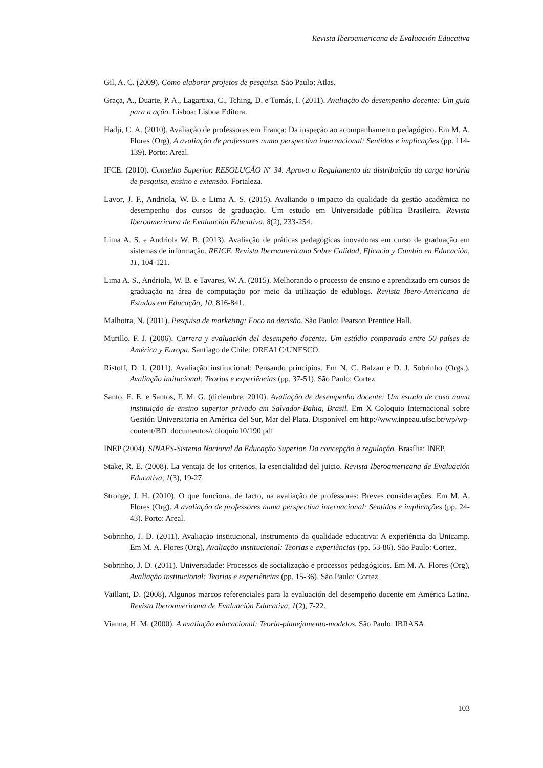Revista Iberoamericana de Evaluación Educativa
Gil, A. C. (2009). Como elaborar projetos de pesquisa. São Paulo: Atlas.
Graça, A., Duarte, P. A., Lagartixa, C., Tching, D. e Tomás, I. (2011). Avaliação do desempenho docente: Um guia para a ação. Lisboa: Lisboa Editora.
Hadji, C. A. (2010). Avaliação de professores em França: Da inspeção ao acompanhamento pedagógico. Em M. A. Flores (Org), A avaliação de professores numa perspectiva internacional: Sentidos e implicações (pp. 114-139). Porto: Areal.
IFCE. (2010). Conselho Superior. RESOLUÇÃO Nº 34. Aprova o Regulamento da distribuição da carga horária de pesquisa, ensino e extensão. Fortaleza.
Lavor, J. F., Andriola, W. B. e Lima A. S. (2015). Avaliando o impacto da qualidade da gestão acadêmica no desempenho dos cursos de graduação. Um estudo em Universidade pública Brasileira. Revista Iberoamericana de Evaluación Educativa, 8(2), 233-254.
Lima A. S. e Andriola W. B. (2013). Avaliação de práticas pedagógicas inovadoras em curso de graduação em sistemas de informação. REICE. Revista Iberoamericana Sobre Calidad, Eficacia y Cambio en Educación, 11, 104-121.
Lima A. S., Andriola, W. B. e Tavares, W. A. (2015). Melhorando o processo de ensino e aprendizado em cursos de graduação na área de computação por meio da utilização de edublogs. Revista Ibero-Americana de Estudos em Educação, 10, 816-841.
Malhotra, N. (2011). Pesquisa de marketing: Foco na decisão. São Paulo: Pearson Prentice Hall.
Murillo, F. J. (2006). Carrera y evaluación del desempeño docente. Um estúdio comparado entre 50 países de América y Europa. Santiago de Chile: OREALC/UNESCO.
Ristoff, D. I. (2011). Avaliação institucional: Pensando princípios. Em N. C. Balzan e D. J. Sobrinho (Orgs.), Avaliação intitucional: Teorias e experiências (pp. 37-51). São Paulo: Cortez.
Santo, E. E. e Santos, F. M. G. (diciembre, 2010). Avaliação de desempenho docente: Um estudo de caso numa instituição de ensino superior privado em Salvador-Bahia, Brasil. Em X Coloquio Internacional sobre Gestión Universitaria en América del Sur, Mar del Plata. Disponível em http://www.inpeau.ufsc.br/wp/wp-content/BD_documentos/coloquio10/190.pdf
INEP (2004). SINAES-Sistema Nacional da Educação Superior. Da concepção à regulação. Brasília: INEP.
Stake, R. E. (2008). La ventaja de los criterios, la esencialidad del juicio. Revista Iberoamericana de Evaluación Educativa, 1(3), 19-27.
Stronge, J. H. (2010). O que funciona, de facto, na avaliação de professores: Breves considerações. Em M. A. Flores (Org). A avaliação de professores numa perspectiva internacional: Sentidos e implicações (pp. 24-43). Porto: Areal.
Sobrinho, J. D. (2011). Avaliação institucional, instrumento da qualidade educativa: A experiência da Unicamp. Em M. A. Flores (Org), Avaliação institucional: Teorias e experiências (pp. 53-86). São Paulo: Cortez.
Sobrinho, J. D. (2011). Universidade: Processos de socialização e processos pedagógicos. Em M. A. Flores (Org), Avaliação institucional: Teorias e experiências (pp. 15-36). São Paulo: Cortez.
Vaillant, D. (2008). Algunos marcos referenciales para la evaluación del desempeño docente em América Latina. Revista Iberoamericana de Evaluación Educativa, 1(2), 7-22.
Vianna, H. M. (2000). A avaliação educacional: Teoria-planejamento-modelos. São Paulo: IBRASA.
103